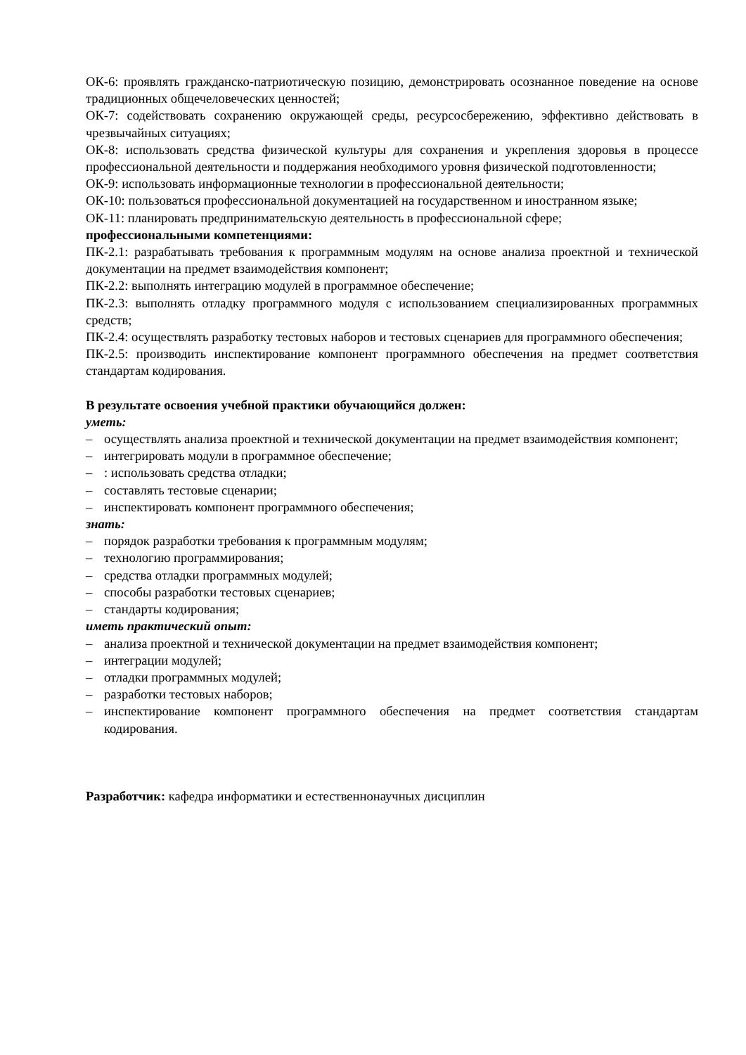ОК-6: проявлять гражданско-патриотическую позицию, демонстрировать осознанное поведение на основе традиционных общечеловеческих ценностей;
ОК-7: содействовать сохранению окружающей среды, ресурсосбережению, эффективно действовать в чрезвычайных ситуациях;
ОК-8: использовать средства физической культуры для сохранения и укрепления здоровья в процессе профессиональной деятельности и поддержания необходимого уровня физической подготовленности;
ОК-9: использовать информационные технологии в профессиональной деятельности;
ОК-10: пользоваться профессиональной документацией на государственном и иностранном языке;
ОК-11: планировать предпринимательскую деятельность в профессиональной сфере;
профессиональными компетенциями:
ПК-2.1: разрабатывать требования к программным модулям на основе анализа проектной и технической документации на предмет взаимодействия компонент;
ПК-2.2: выполнять интеграцию модулей в программное обеспечение;
ПК-2.3: выполнять отладку программного модуля с использованием специализированных программных средств;
ПК-2.4: осуществлять разработку тестовых наборов и тестовых сценариев для программного обеспечения;
ПК-2.5: производить инспектирование компонент программного обеспечения на предмет соответствия стандартам кодирования.
В результате освоения учебной практики обучающийся должен:
уметь:
– осуществлять анализа проектной и технической документации на предмет взаимодействия компонент;
– интегрировать модули в программное обеспечение;
–: использовать средства отладки;
– составлять тестовые сценарии;
– инспектировать компонент программного обеспечения;
знать:
– порядок разработки требования к программным модулям;
– технологию программирования;
– средства отладки программных модулей;
– способы разработки тестовых сценариев;
– стандарты кодирования;
иметь практический опыт:
– анализа проектной и технической документации на предмет взаимодействия компонент;
– интеграции модулей;
– отладки программных модулей;
– разработки тестовых наборов;
– инспектирование компонент программного обеспечения на предмет соответствия стандартам кодирования.
Разработчик: кафедра информатики и естественнонаучных дисциплин